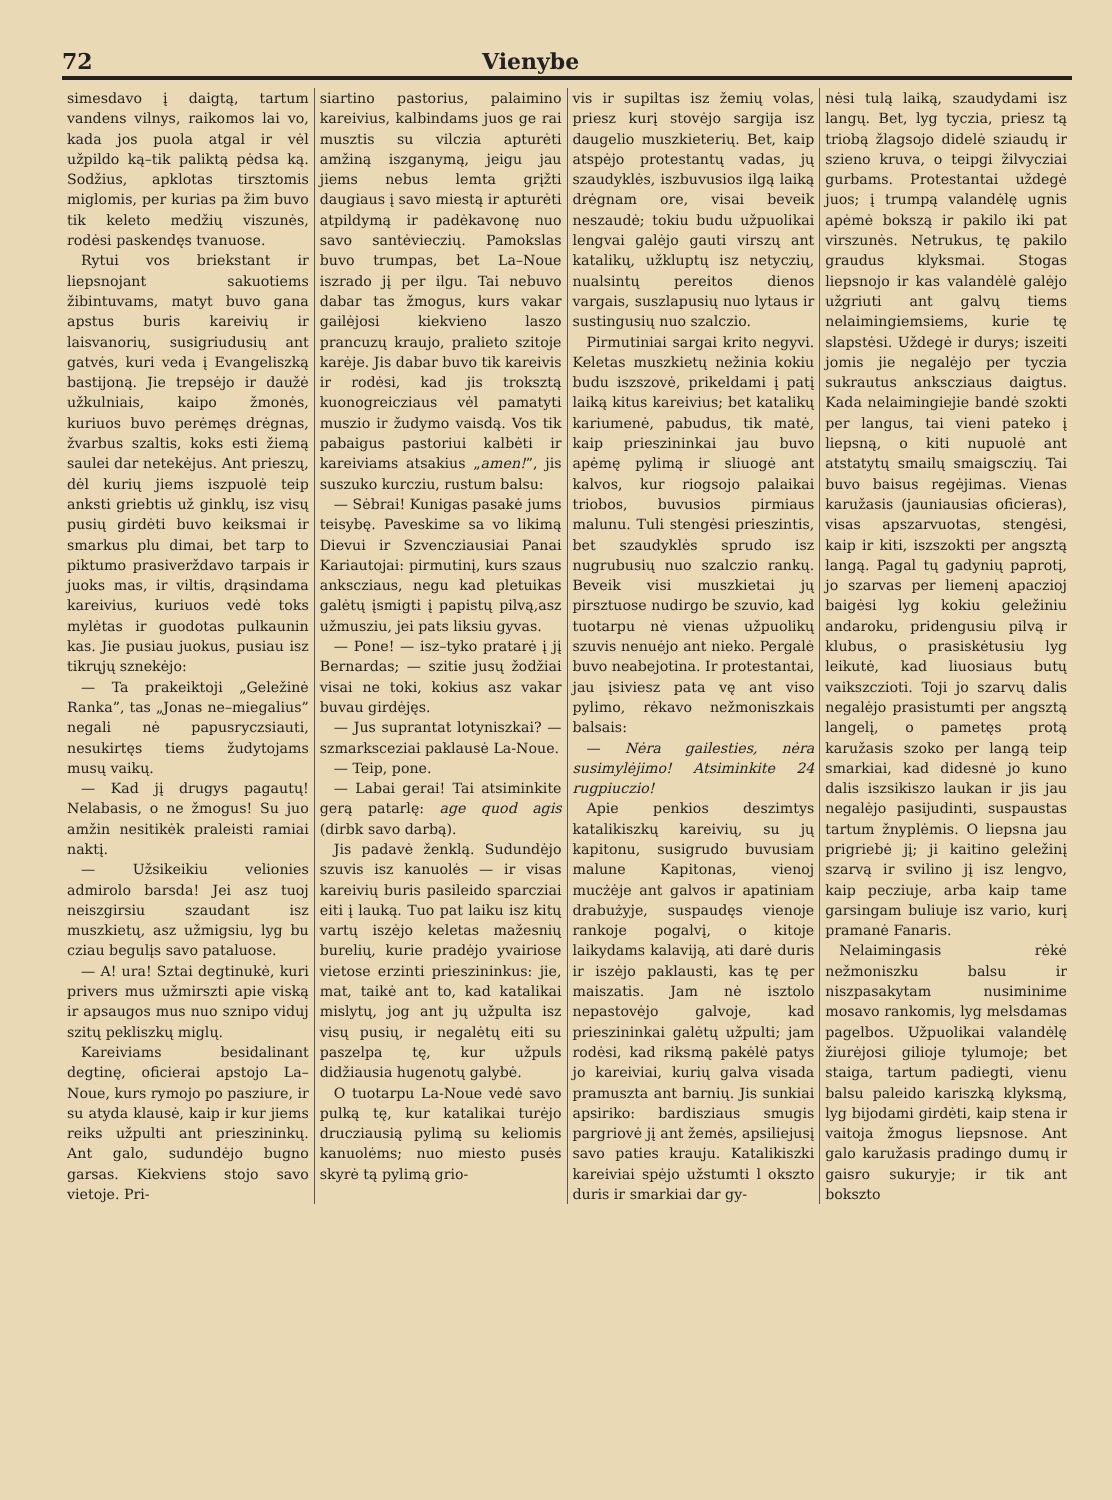72 Vienybe
simesdavo į daigtą, tartum vandens vilnys, raikomos lai vo, kada jos puola atgal ir vėl užpildo ką–tik paliktą pėdsa ką. Sodžius, apklotas tirsztomis miglomis, per kurias pa žim buvo tik keleto medžių viszunės, rodėsi paskendęs tvanuose.
Rytui vos briekstant ir liepsnojant sakuotiems žibintuvams, matyt buvo gana apstus buris kareivių ir laisvanorių, susigriudusių ant gatvės, kuri veda į Evangeliszką bastijoną. Jie trepsėjo ir daužė užkulniais, kaipo žmonės, kuriuos buvo perėmęs drėgnas, žvarbus szaltis, koks esti žiemą saulei dar netekėjus. Ant prieszų, dėl kurių jiems iszpuolė teip anksti griebtis už ginklų, isz visų pusių girdėti buvo keiksmai ir smarkus plu dimai, bet tarp to piktumo prasiverždavo tarpais ir juoks mas, ir viltis, drąsindama kareivius, kuriuos vedė toks mylėtas ir guodotas pulkaunin kas. Jie pusiau juokus, pusiau isz tikrųjų sznekėjo:
— Ta prakeiktoji „Geležinė Ranka”, tas „Jonas ne–miegalius” negali nė papusryczsiauti, nesukirtęs tiems žudytojams musų vaikų.
— Kad jį drugys pagautų! Nelabasis, o ne žmogus! Su juo amžin nesitikėk praleisti ramiai naktį.
— Užsikeikiu velionies admirolo barsda! Jei asz tuoj neiszgirsiu szaudant isz muszkietų, asz užmigsiu, lyg bu cziau begulįs savo pataluose.
— A! ura! Sztai degtinukė, kuri privers mus užmirszti apie viską ir apsaugos mus nuo sznipo viduj szitų pekliszkų miglų.
Kareiviams besidalinant degtinę, oficierai apstojo La–Noue, kurs rymojo po pasziure, ir su atyda klausė, kaip ir kur jiems reiks užpulti ant prieszininkų. Ant galo, sudundėjo bugno garsas. Kiekviens stojo savo vietoje. Pri-
siartino pastorius, palaimino kareivius, kalbindams juos ge rai musztis su vilczia apturėti amžiną iszganymą, jeigu jau jiems nebus lemta grįžti daugiaus į savo miestą ir apturėti atpildymą ir padėkavonę nuo savo santėvieczių. Pamokslas buvo trumpas, bet La–Noue iszrado jį per ilgu. Tai nebuvo dabar tas žmogus, kurs vakar gailėjosi kiekvieno laszo prancuzų kraujo, pralieto szitoje karėje. Jis dabar buvo tik kareivis ir rodėsi, kad jis troksztą kuonogreicziaus vėl pamatyti muszio ir žudymo vaisdą. Vos tik pabaigus pastoriui kalbėti ir kareiviams atsakius „amen!”, jis suszuko kurcziu, rustum balsu:
— Sėbrai! Kunigas pasakė jums teisybę. Paveskime sa vo likimą Dievui ir Szvencziausiai Panai Kariautojai: pirmutinį, kurs szaus ankscziaus, negu kad pletuikas galėtų įsmigti į papistų pilvą,asz užmusziu, jei pats liksiu gyvas.
— Pone! — isz–tyko pratarė į jį Bernardas; — szitie jusų žodžiai visai ne toki, kokius asz vakar buvau girdėjęs.
— Jus suprantat lotyniszkai? — szmarksceziai paklausė La-Noue.
— Teip, pone.
— Labai gerai! Tai atsiminkite gerą patarlę: age quod agis (dirbk savo darbą).
Jis padavė ženklą. Sudundėjo szuvis isz kanuolės — ir visas kareivių buris pasileido sparcziai eiti į lauką. Tuo pat laiku isz kitų vartų iszėjo keletas mažesnių burelių, kurie pradėjo yvairiose vietose erzinti prieszininkus: jie, mat, taikė ant to, kad katalikai mislytų, jog ant jų užpulta isz visų pusių, ir negalėtų eiti su paszelpa tę, kur užpuls didžiausia hugenotų galybė.
O tuotarpu La-Noue vedė savo pulką tę, kur katalikai turėjo drucziausią pylimą su keliomis kanuolėms; nuo miesto pusės skyrė tą pylimą grio-
vis ir supiltas isz žemių volas, priesz kurį stovėjo sargija isz daugelio muszkieterių. Bet, kaip atspėjo protestantų vadas, jų szaudyklės, iszbuvusios ilgą laiką drėgnam ore, visai beveik neszaudė; tokiu budu užpuolikai lengvai galėjo gauti virszų ant katalikų, užkluptų isz netyczių, nualsintų pereitos dienos vargais, suszlapusių nuo lytaus ir sustingusių nuo szalczio.
Pirmutiniai sargai krito negyvi. Keletas muszkietų nežinia kokiu budu iszszovė, prikeldami į patį laiką kitus kareivius; bet katalikų kariumenė, pabudus, tik matė, kaip prieszininkai jau buvo apėmę pylimą ir sliuogė ant kalvos, kur riogsojo palaikai triobos, buvusios pirmiaus malunu. Tuli stengėsi prieszintis, bet szaudyklės sprudo isz nugrubusių nuo szalczio rankų. Beveik visi muszkietai jų pirsztuose nudirgo be szuvio, kad tuotarpu nė vienas užpuolikų szuvis nenuėjo ant nieko. Pergalė buvo neabejotina. Ir protestantai, jau įsiviesz pata vę ant viso pylimo, rėkavo nežmoniszkais balsais:
— Nėra gailesties, nėra susimylėjimo! Atsiminkite 24 rugpiuczio!
Apie penkios deszimtys katalikiszkų kareivių, su jų kapitonu, susigrudo buvusiam malune Kapitonas, vienoj mucżėje ant galvos ir apatiniam drabużyje, suspaudęs vienoje rankoje pogalvį, o kitoje laikydams kalaviją, ati darė duris ir iszėjo paklausti, kas tę per maiszatis. Jam nė isztolo nepastovėjo galvoje, kad prieszininkai galėtų užpulti; jam rodėsi, kad riksmą pakėlė patys jo kareiviai, kurių galva visada pramuszta ant barnių. Jis sunkiai apsiriko: bardisziaus smugis pargriovė jį ant žemės, apsiliejusį savo paties krauju. Katalikiszki kareiviai spėjo užstumti l okszto duris ir smarkiai dar gy-
nėsi tulą laiką, szaudydami isz langų. Bet, lyg tyczia, priesz tą triobą žlagsojo didelė sziaudų ir szieno kruva, o teipgi žilvycziai gurbams. Protestantai uždegė juos; į trumpą valandėlę ugnis apėmė bokszą ir pakilo iki pat virszunės. Netrukus, tę pakilo graudus klyksmai. Stogas liepsnojo ir kas valandėlė galėjo užgriuti ant galvų tiems nelaimingiemsiems, kurie tę slapstėsi. Uždegė ir durys; iszeiti jomis jie negalėjo per tyczia sukrautus ankscziaus daigtus. Kada nelaimingiejie bandė szokti per langus, tai vieni pateko į liepsną, o kiti nupuolė ant atstatytų smailų smaigsczių. Tai buvo baisus regėjimas. Vienas karužasis (jauniausias oficieras), visas apszarvuotas, stengėsi, kaip ir kiti, iszszokti per angsztą langą. Pagal tų gadynių paprotį, jo szarvas per liemenį apaczioj baigėsi lyg kokiu geležiniu andaroku, pridengusiu pilvą ir klubus, o prasiskėtusiu lyg leikutė, kad liuosiaus butų vaikszczioti. Toji jo szarvų dalis negalėjo prasistumti per angsztą langelį, o pametęs protą karužasis szoko per langą teip smarkiai, kad didesnė jo kuno dalis iszsikiszo laukan ir jis jau negalėjo pasijudinti, suspaustas tartum žnyplėmis. O liepsna jau prigriebė jį; ji kaitino geležinį szarvą ir svilino jį isz lengvo, kaip pecziuje, arba kaip tame garsingam buliuje isz vario, kurį pramanė Fanaris.
Nelaimingasis rėkė nežmoniszku balsu ir niszpasakytam nusiminime mosavo rankomis, lyg melsdamas pagelbos. Užpuolikai valandėlę žiurėjosi gilioje tylumoje; bet staiga, tartum padiegti, vienu balsu paleido kariszką klyksmą, lyg bijodami girdėti, kaip stena ir vaitoja žmogus liepsnose. Ant galo karužasis pradingo dumų ir gaisro sukuryje; ir tik ant bokszto